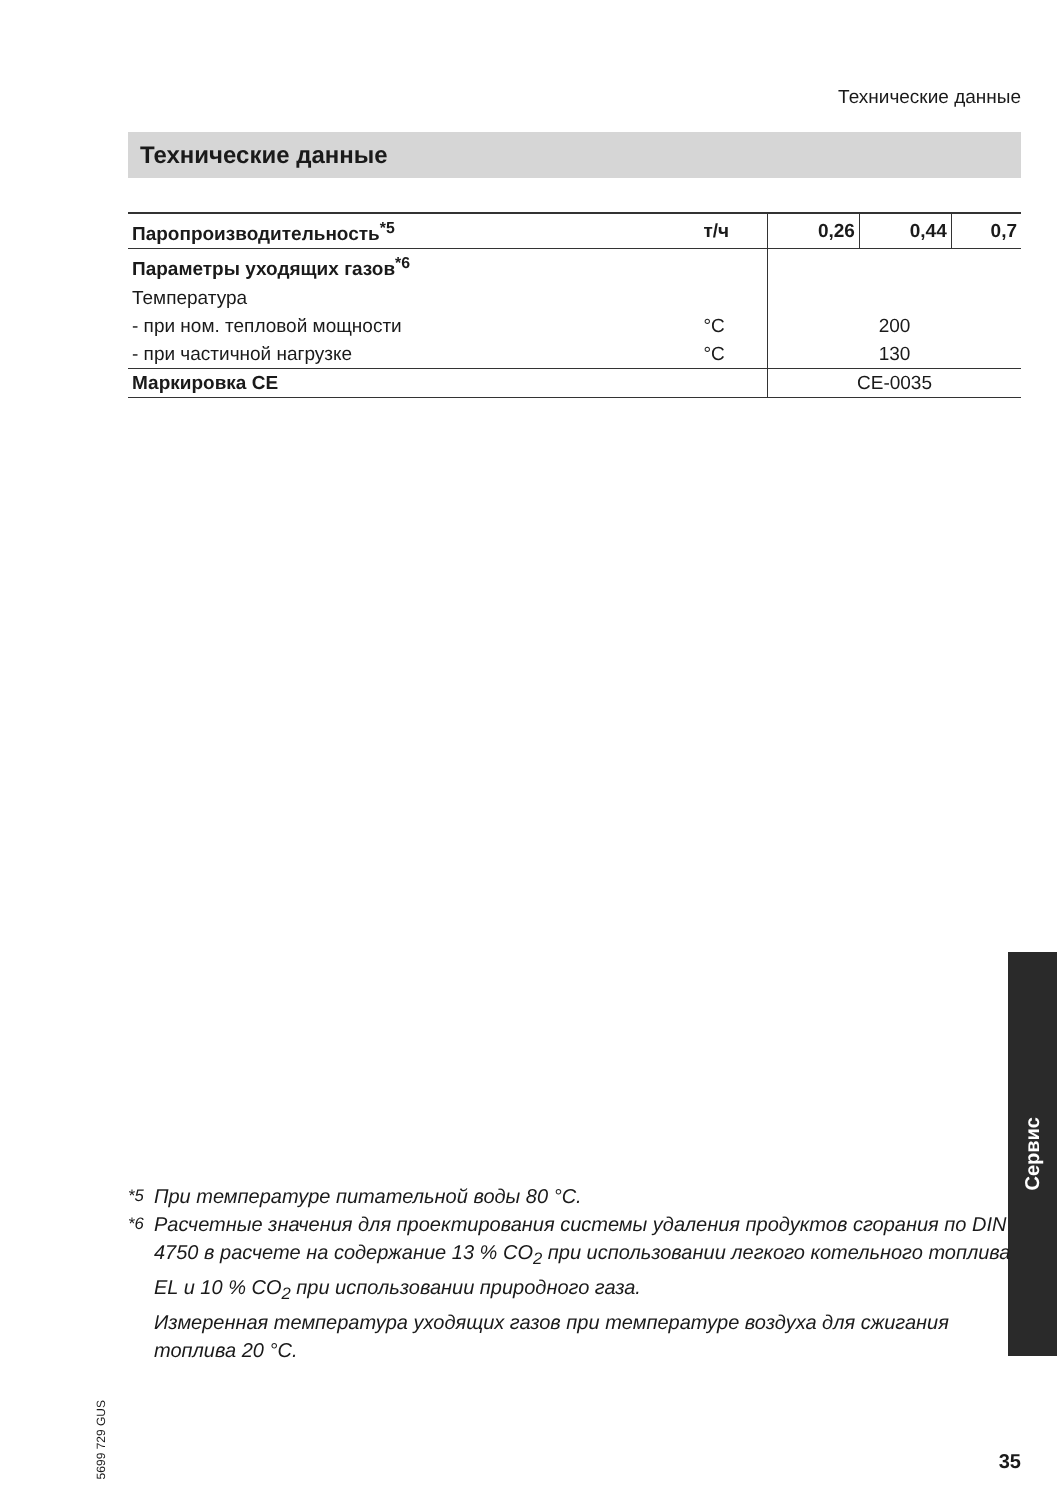Технические данные
Технические данные
| Паропроизводительность<sup>*5</sup> | т/ч | 0,26 | 0,44 | 0,7 |
| Параметры уходящих газов<sup>*6</sup> | | | | |
| Температура | | | | |
| - при ном. тепловой мощности | °C | 200 | | |
| - при частичной нагрузке | °C | 130 | | |
| Маркировка CE | | CE-0035 | | |
Сервис
5699 729 GUS
<sup>*5</sup> При температуре питательной воды 80 °C.
<sup>*6</sup> Расчетные значения для проектирования системы удаления продуктов сгорания по DIN 4750 в расчете на содержание 13 % CO<sub>2</sub> при использовании легкого котельного топлива EL и 10 % CO<sub>2</sub> при использовании природного газа.
Измеренная температура уходящих газов при температуре воздуха для сжигания топлива 20 °C.
35